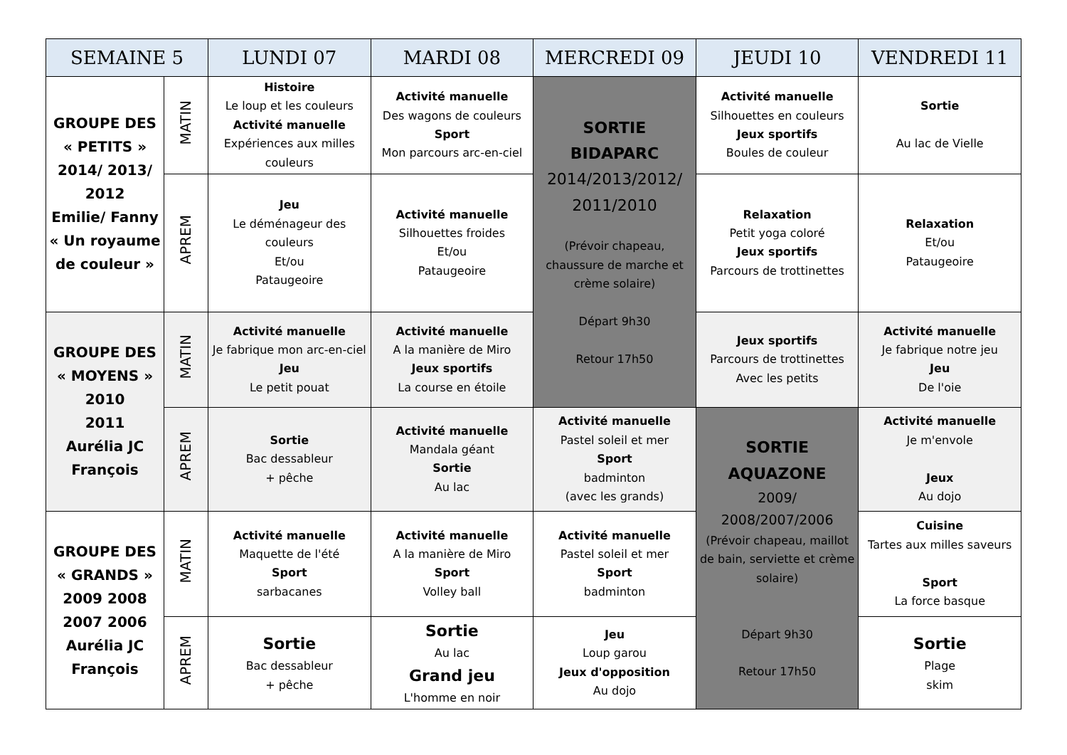| SEMAINE 5 | | LUNDI 07 | MARDI 08 | MERCREDI 09 | JEUDI 10 | VENDREDI 11 |
| --- | --- | --- | --- | --- | --- | --- |
| GROUPE DES « PETITS » 2014/ 2013/ 2012 Emilie/ Fanny « Un royaume de couleur » | MATIN | Histoire Le loup et les couleurs Activité manuelle Expériences aux milles couleurs | Activité manuelle Des wagons de couleurs Sport Mon parcours arc-en-ciel | SORTIE BIDAPARC 2014/2013/2012/ 2011/2010 (Prévoir chapeau, chaussure de marche et crème solaire) Départ 9h30 Retour 17h50 | Activité manuelle Silhouettes en couleurs Jeux sportifs Boules de couleur | Sortie Au lac de Vielle |
| | APREM | Jeu Le déménageur des couleurs Et/ou Pataugeoire | Activité manuelle Silhouettes froides Et/ou Pataugeoire | | Relaxation Petit yoga coloré Jeux sportifs Parcours de trottinettes | Relaxation Et/ou Pataugeoire |
| GROUPE DES « MOYENS » 2010 2011 Aurélia JC François | MATIN | Activité manuelle Je fabrique mon arc-en-ciel Jeu Le petit pouat | Activité manuelle A la manière de Miro Jeux sportifs La course en étoile | | Jeux sportifs Parcours de trottinettes Avec les petits | Activité manuelle Je fabrique notre jeu Jeu De l'oie |
| | APREM | Sortie Bac dessableur + pêche | Activité manuelle Mandala géant Sortie Au lac | Activité manuelle Pastel soleil et mer Sport badminton (avec les grands) | SORTIE AQUAZONE 2009/ 2008/2007/2006 (Prévoir chapeau, maillot de bain, serviette et crème solaire) Départ 9h30 Retour 17h50 | Activité manuelle Je m'envole Jeux Au dojo |
| GROUPE DES « GRANDS » 2009 2008 2007 2006 Aurélia JC François | MATIN | Activité manuelle Maquette de l'été Sport sarbacanes | Activité manuelle A la manière de Miro Sport Volley ball | Activité manuelle Pastel soleil et mer Sport badminton | | Cuisine Tartes aux milles saveurs Sport La force basque |
| | APREM | Sortie Bac dessableur + pêche | Sortie Au lac Grand jeu L'homme en noir | Jeu Loup garou Jeux d'opposition Au dojo | | Sortie Plage skim |